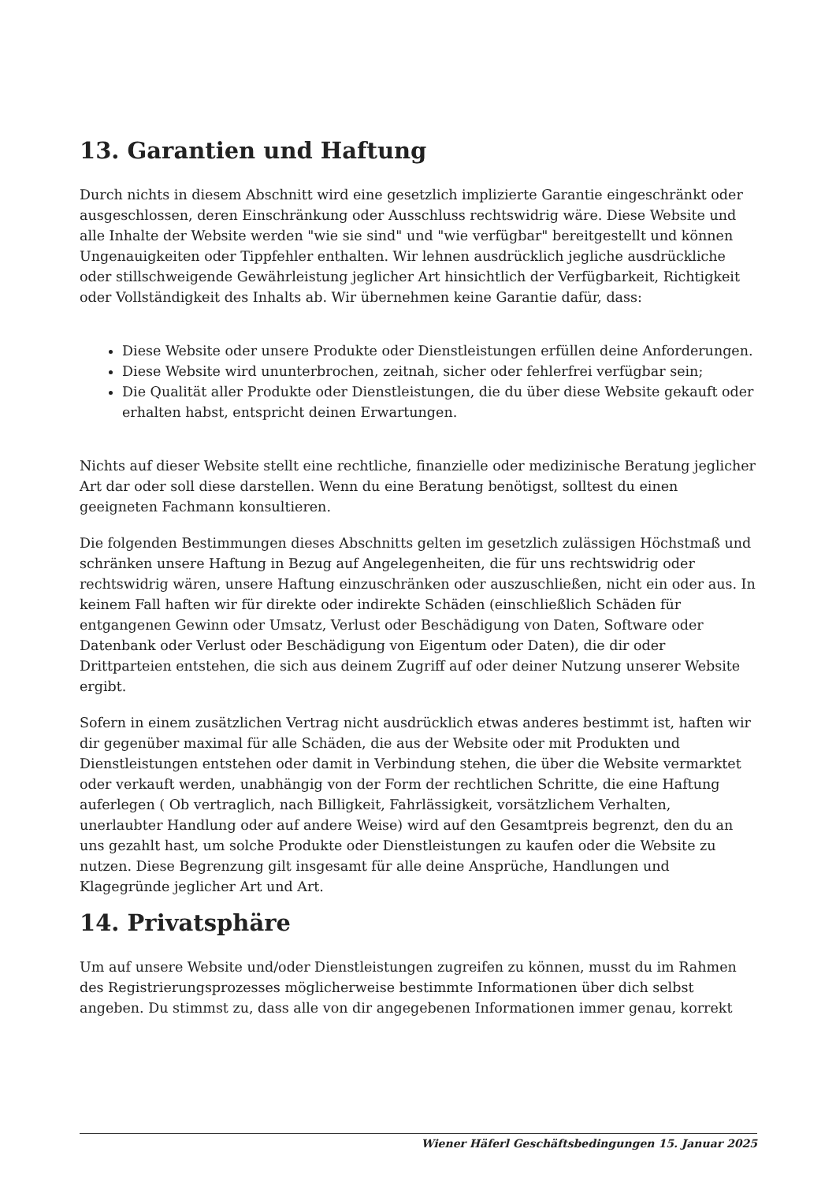13. Garantien und Haftung
Durch nichts in diesem Abschnitt wird eine gesetzlich implizierte Garantie eingeschränkt oder ausgeschlossen, deren Einschränkung oder Ausschluss rechtswidrig wäre. Diese Website und alle Inhalte der Website werden "wie sie sind" und "wie verfügbar" bereitgestellt und können Ungenauigkeiten oder Tippfehler enthalten. Wir lehnen ausdrücklich jegliche ausdrückliche oder stillschweigende Gewährleistung jeglicher Art hinsichtlich der Verfügbarkeit, Richtigkeit oder Vollständigkeit des Inhalts ab. Wir übernehmen keine Garantie dafür, dass:
Diese Website oder unsere Produkte oder Dienstleistungen erfüllen deine Anforderungen.
Diese Website wird ununterbrochen, zeitnah, sicher oder fehlerfrei verfügbar sein;
Die Qualität aller Produkte oder Dienstleistungen, die du über diese Website gekauft oder erhalten habst, entspricht deinen Erwartungen.
Nichts auf dieser Website stellt eine rechtliche, finanzielle oder medizinische Beratung jeglicher Art dar oder soll diese darstellen. Wenn du eine Beratung benötigst, solltest du einen geeigneten Fachmann konsultieren.
Die folgenden Bestimmungen dieses Abschnitts gelten im gesetzlich zulässigen Höchstmaß und schränken unsere Haftung in Bezug auf Angelegenheiten, die für uns rechtswidrig oder rechtswidrig wären, unsere Haftung einzuschränken oder auszuschließen, nicht ein oder aus. In keinem Fall haften wir für direkte oder indirekte Schäden (einschließlich Schäden für entgangenen Gewinn oder Umsatz, Verlust oder Beschädigung von Daten, Software oder Datenbank oder Verlust oder Beschädigung von Eigentum oder Daten), die dir oder Drittparteien entstehen, die sich aus deinem Zugriff auf oder deiner Nutzung unserer Website ergibt.
Sofern in einem zusätzlichen Vertrag nicht ausdrücklich etwas anderes bestimmt ist, haften wir dir gegenüber maximal für alle Schäden, die aus der Website oder mit Produkten und Dienstleistungen entstehen oder damit in Verbindung stehen, die über die Website vermarktet oder verkauft werden, unabhängig von der Form der rechtlichen Schritte, die eine Haftung auferlegen ( Ob vertraglich, nach Billigkeit, Fahrlässigkeit, vorsätzlichem Verhalten, unerlaubter Handlung oder auf andere Weise) wird auf den Gesamtpreis begrenzt, den du an uns gezahlt hast, um solche Produkte oder Dienstleistungen zu kaufen oder die Website zu nutzen. Diese Begrenzung gilt insgesamt für alle deine Ansprüche, Handlungen und Klagegründe jeglicher Art und Art.
14. Privatsphäre
Um auf unsere Website und/oder Dienstleistungen zugreifen zu können, musst du im Rahmen des Registrierungsprozesses möglicherweise bestimmte Informationen über dich selbst angeben. Du stimmst zu, dass alle von dir angegebenen Informationen immer genau, korrekt
Wiener Häferl Geschäftsbedingungen 15. Januar 2025